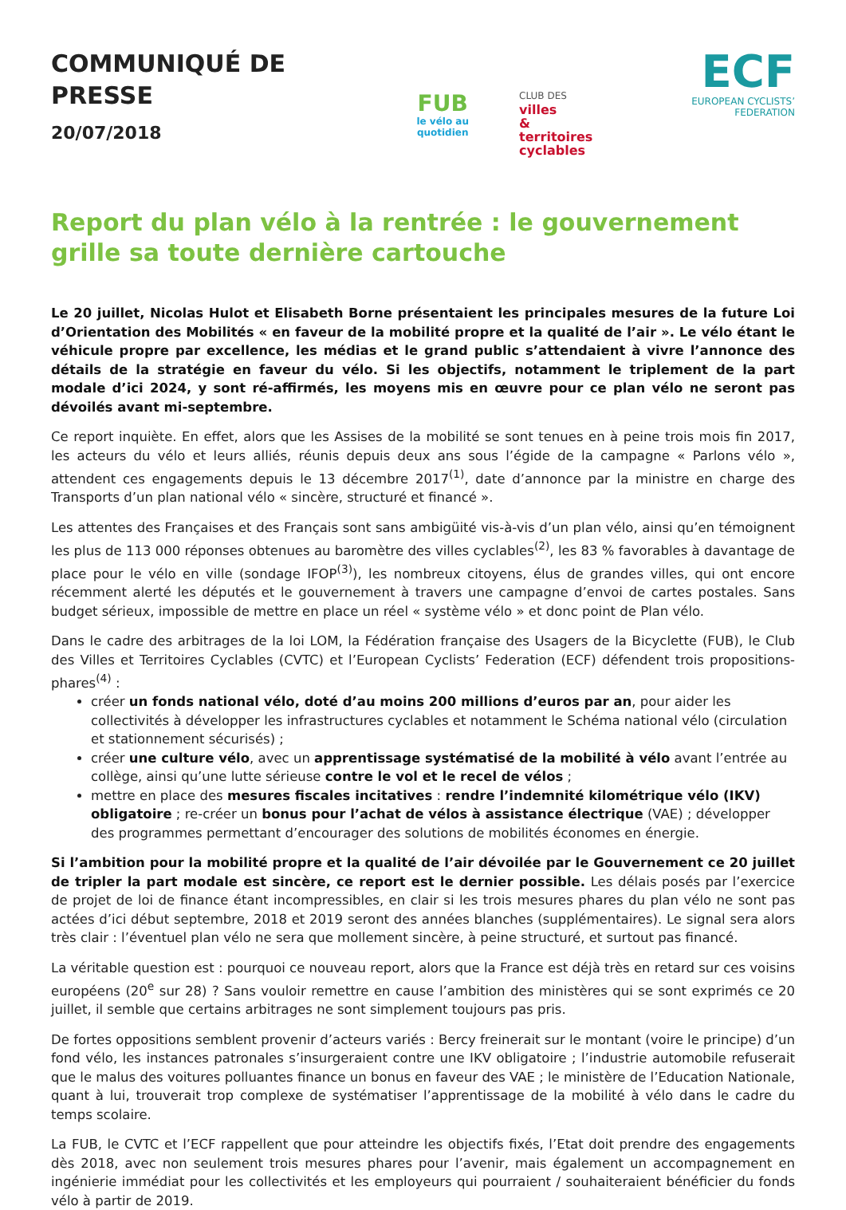COMMUNIQUÉ DE PRESSE
20/07/2018
FUB
le vélo au quotidien
CLUB DES villes
& territoires
cyclables
ECF
EUROPEAN CYCLISTS’ FEDERATION
Report du plan vélo à la rentrée : le gouvernement grille sa toute dernière cartouche
Le 20 juillet, Nicolas Hulot et Elisabeth Borne présentaient les principales mesures de la future Loi d’Orientation des Mobilités « en faveur de la mobilité propre et la qualité de l’air ». Le vélo étant le véhicule propre par excellence, les médias et le grand public s’attendaient à vivre l’annonce des détails de la stratégie en faveur du vélo. Si les objectifs, notamment le triplement de la part modale d’ici 2024, y sont ré-affirmés, les moyens mis en œuvre pour ce plan vélo ne seront pas dévoilés avant mi-septembre.
Ce report inquiète. En effet, alors que les Assises de la mobilité se sont tenues en à peine trois mois fin 2017, les acteurs du vélo et leurs alliés, réunis depuis deux ans sous l’égide de la campagne « Parlons vélo », attendent ces engagements depuis le 13 décembre 2017<sup>(1)</sup>, date d’annonce par la ministre en charge des Transports d’un plan national vélo « sincère, structuré et financé ».
Les attentes des Françaises et des Français sont sans ambigüité vis-à-vis d’un plan vélo, ainsi qu’en témoignent les plus de 113 000 réponses obtenues au baromètre des villes cyclables<sup>(2)</sup>, les 83 % favorables à davantage de place pour le vélo en ville (sondage IFOP<sup>(3)</sup>), les nombreux citoyens, élus de grandes villes, qui ont encore récemment alerté les députés et le gouvernement à travers une campagne d’envoi de cartes postales. Sans budget sérieux, impossible de mettre en place un réel « système vélo » et donc point de Plan vélo.
Dans le cadre des arbitrages de la loi LOM, la Fédération française des Usagers de la Bicyclette (FUB), le Club des Villes et Territoires Cyclables (CVTC) et l’European Cyclists’ Federation (ECF) défendent trois propositions-phares<sup>(4)</sup> :
créer un fonds national vélo, doté d’au moins 200 millions d’euros par an, pour aider les collectivités à développer les infrastructures cyclables et notamment le Schéma national vélo (circulation et stationnement sécurisés) ;
créer une culture vélo, avec un apprentissage systématisé de la mobilité à vélo avant l’entrée au collège, ainsi qu’une lutte sérieuse contre le vol et le recel de vélos ;
mettre en place des mesures fiscales incitatives : rendre l’indemnité kilométrique vélo (IKV) obligatoire ; re-créer un bonus pour l’achat de vélos à assistance électrique (VAE) ; développer des programmes permettant d’encourager des solutions de mobilités économes en énergie.
Si l’ambition pour la mobilité propre et la qualité de l’air dévoilée par le Gouvernement ce 20 juillet de tripler la part modale est sincère, ce report est le dernier possible. Les délais posés par l’exercice de projet de loi de finance étant incompressibles, en clair si les trois mesures phares du plan vélo ne sont pas actées d’ici début septembre, 2018 et 2019 seront des années blanches (supplémentaires). Le signal sera alors très clair : l’éventuel plan vélo ne sera que mollement sincère, à peine structuré, et surtout pas financé.
La véritable question est : pourquoi ce nouveau report, alors que la France est déjà très en retard sur ces voisins européens (20<sup>e</sup> sur 28) ? Sans vouloir remettre en cause l’ambition des ministères qui se sont exprimés ce 20 juillet, il semble que certains arbitrages ne sont simplement toujours pas pris.
De fortes oppositions semblent provenir d’acteurs variés : Bercy freinerait sur le montant (voire le principe) d’un fond vélo, les instances patronales s’insurgeraient contre une IKV obligatoire ; l’industrie automobile refuserait que le malus des voitures polluantes finance un bonus en faveur des VAE ; le ministère de l’Education Nationale, quant à lui, trouverait trop complexe de systématiser l’apprentissage de la mobilité à vélo dans le cadre du temps scolaire.
La FUB, le CVTC et l’ECF rappellent que pour atteindre les objectifs fixés, l’Etat doit prendre des engagements dès 2018, avec non seulement trois mesures phares pour l’avenir, mais également un accompagnement en ingénierie immédiat pour les collectivités et les employeurs qui pourraient / souhaiteraient bénéficier du fonds vélo à partir de 2019.